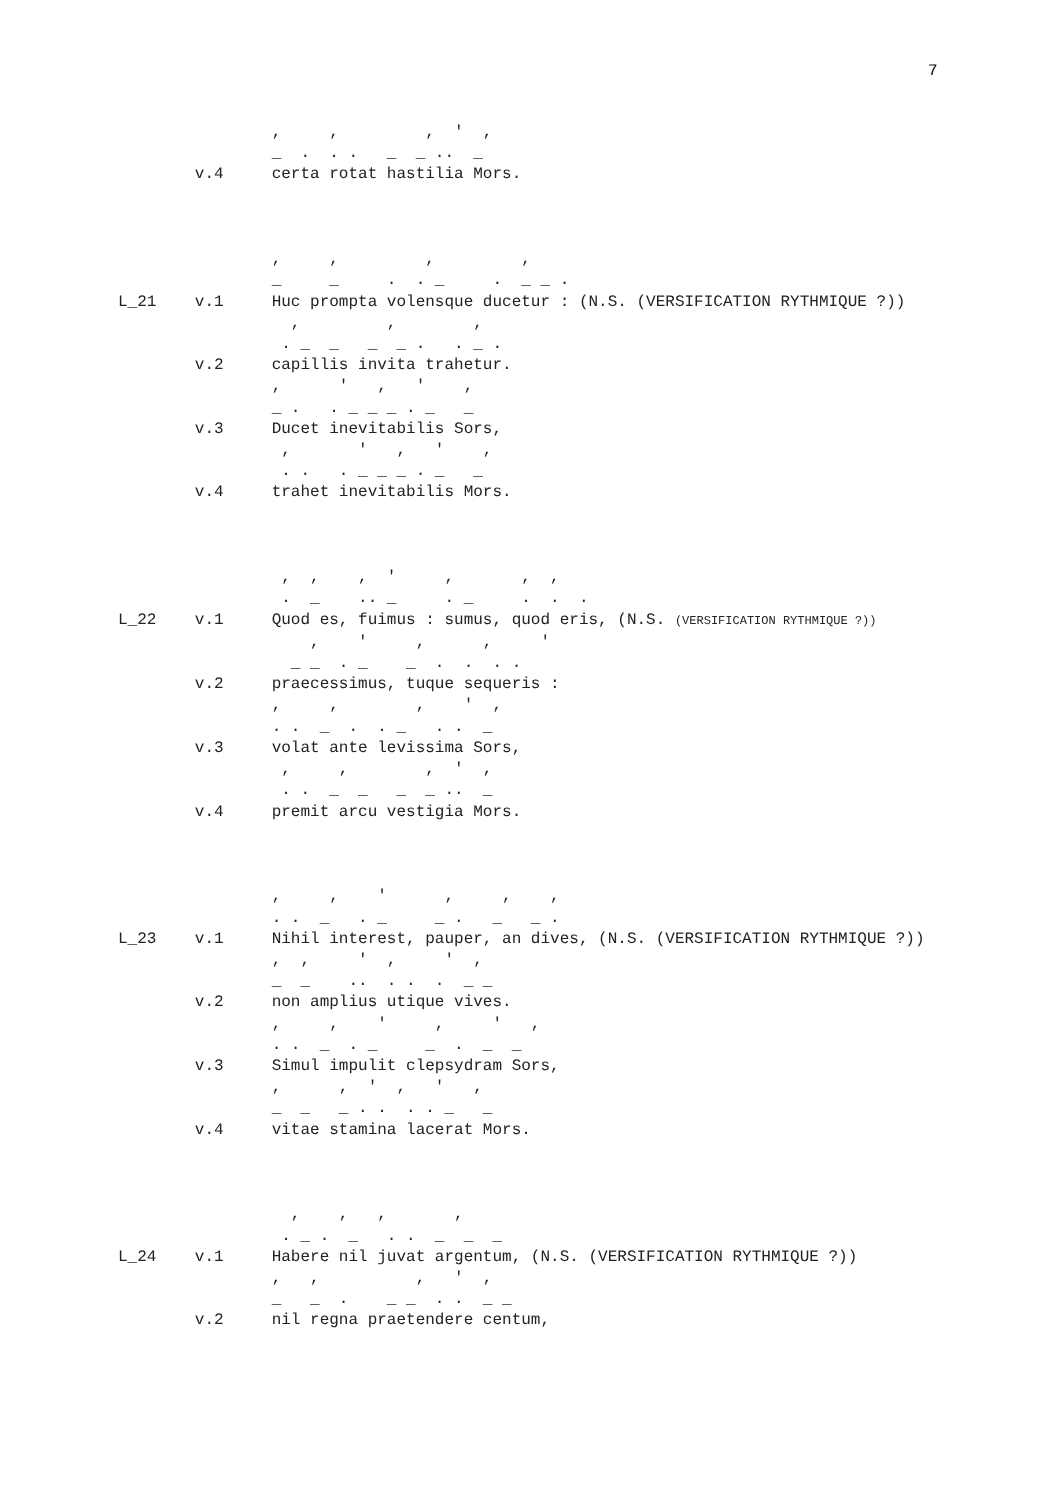7
                ,     ,         ,  '  ,
                _  .  . .   _  _ ..  _
        v.4     certa rotat hastilia Mors.



                ,     ,         ,         ,
                _     _     .  . _     .  _ _ .
L_21    v.1     Huc prompta volensque ducetur : (N.S. (VERSIFICATION RYTHMIQUE ?))
                  ,         ,        ,
                 . _  _   _  _ .   . _ .
        v.2     capillis invita trahetur.
                ,      '   ,   '    ,
                _ .   . _ _ _ . _   _
        v.3     Ducet inevitabilis Sors,
                 ,       '   ,   '    ,
                 . .   . _ _ _ . _   _
        v.4     trahet inevitabilis Mors.



                 ,  ,    ,  '     ,       ,  ,
                 .  _    .. _     . _     .  .  .
L_22    v.1     Quod es, fuimus : sumus, quod eris, (N.S. (VERSIFICATION RYTHMIQUE ?))
                    ,    '     ,      ,     '
                  _ _  . _    _  .  .  . .
        v.2     praecessimus, tuque sequeris :
                ,     ,        ,    '  ,
                . .  _  .  . _   . .  _
        v.3     volat ante levissima Sors,
                 ,     ,        ,  '  ,
                 . .  _  _   _  _ ..  _
        v.4     premit arcu vestigia Mors.



                ,     ,    '      ,     ,    ,
                . .  _   . _     _ .   _   _ .
L_23    v.1     Nihil interest, pauper, an dives, (N.S. (VERSIFICATION RYTHMIQUE ?))
                ,  ,     '  ,     '  ,
                _  _    ..  . .  .  _ _
        v.2     non amplius utique vives.
                ,     ,    '     ,     '   ,
                . .  _  . _     _  .  _  _
        v.3     Simul impulit clepsydram Sors,
                ,      ,  '  ,   '   ,
                _  _   _ . .  . . _   _
        v.4     vitae stamina lacerat Mors.



                  ,    ,   ,       ,
                 . _ .  _   . .  _  _  _
L_24    v.1     Habere nil juvat argentum, (N.S. (VERSIFICATION RYTHMIQUE ?))
                ,   ,          ,   '  ,
                _   _  .    _ _  . .  _ _
        v.2     nil regna praetendere centum,